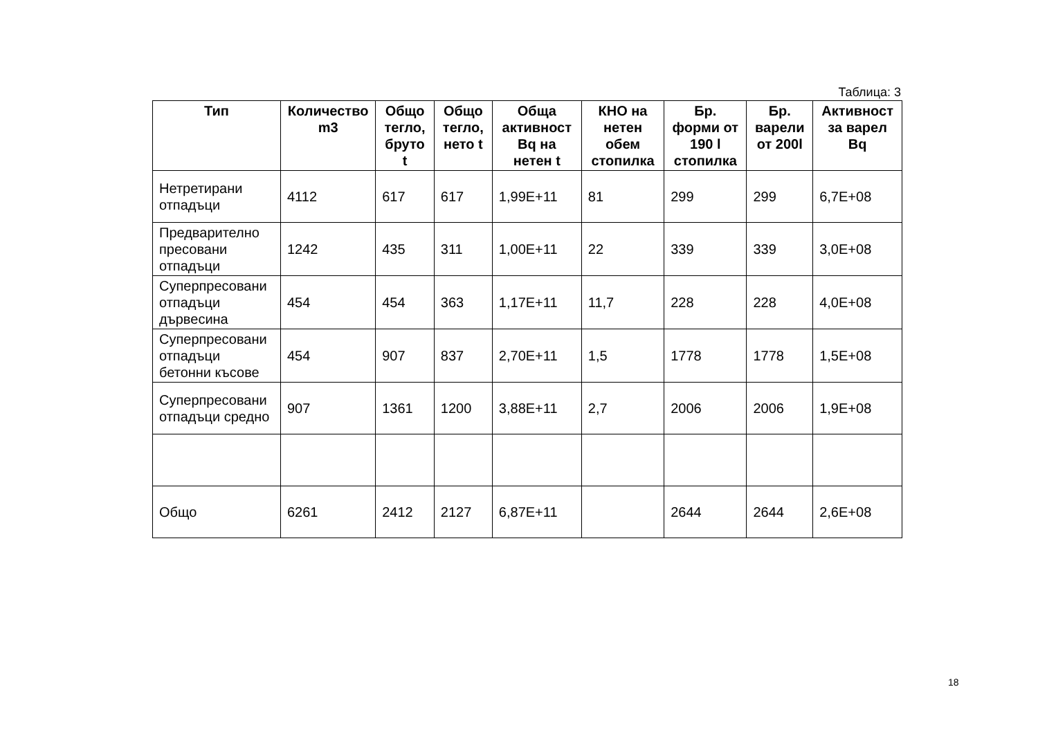Таблица: 3
| Тип | Количество m3 | Общо тегло, бруто t | Общо тегло, нето t | Обща активност Bq на нетен t | КНО на нетен обем стопилка | Бр. форми от 190 l стопилка | Бр. варели от 200l | Активност за варел Bq |
| --- | --- | --- | --- | --- | --- | --- | --- | --- |
| Нетретирани отпадъци | 4112 | 617 | 617 | 1,99E+11 | 81 | 299 | 299 | 6,7E+08 |
| Предварително пресовани отпадъци | 1242 | 435 | 311 | 1,00E+11 | 22 | 339 | 339 | 3,0E+08 |
| Суперпресовани отпадъци дървесина | 454 | 454 | 363 | 1,17E+11 | 11,7 | 228 | 228 | 4,0E+08 |
| Суперпресовани отпадъци бетонни късове | 454 | 907 | 837 | 2,70E+11 | 1,5 | 1778 | 1778 | 1,5E+08 |
| Суперпресовани отпадъци средно | 907 | 1361 | 1200 | 3,88E+11 | 2,7 | 2006 | 2006 | 1,9E+08 |
| Общо | 6261 | 2412 | 2127 | 6,87E+11 | | 2644 | 2644 | 2,6E+08 |
18